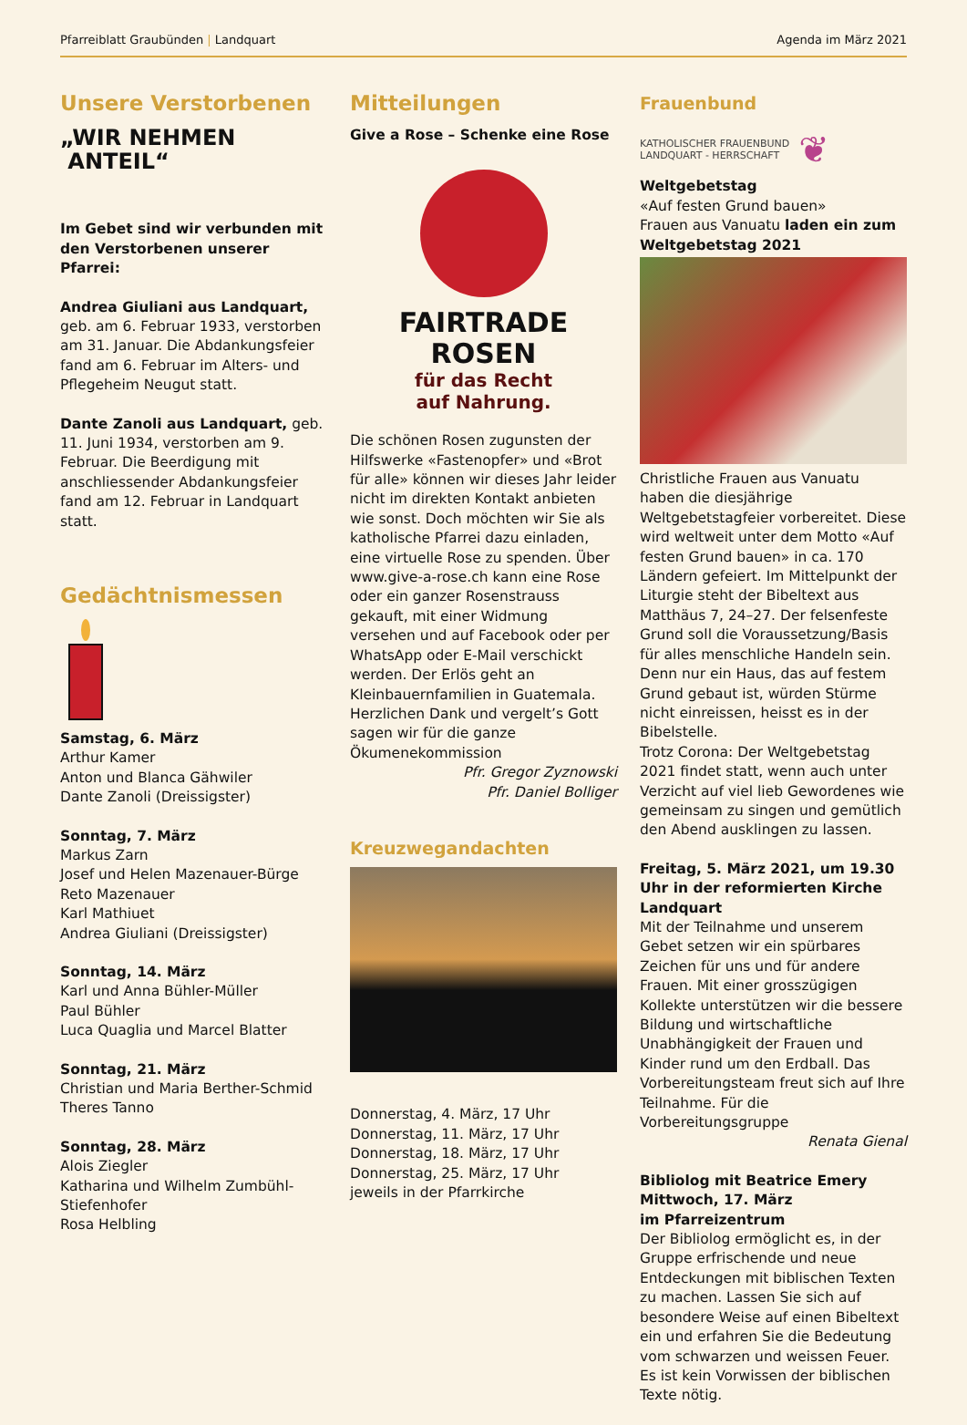Pfarreiblatt Graubünden | Landquart Agenda im März 2021
Unsere Verstorbenen
„WIR NEHMEN
ANTEIL“
Im Gebet sind wir verbunden mit den Verstorbenen unserer Pfarrei:
Andrea Giuliani aus Landquart, geb. am 6. Februar 1933, verstorben am 31. Januar. Die Abdankungsfeier fand am 6. Februar im Alters- und Pflegeheim Neugut statt.
Dante Zanoli aus Landquart, geb. 11. Juni 1934, verstorben am 9. Februar. Die Beerdigung mit anschliessender Abdankungsfeier fand am 12. Februar in Landquart statt.
Gedächtnismessen
Samstag, 6. März
Arthur Kamer
Anton und Blanca Gähwiler
Dante Zanoli (Dreissigster)
Sonntag, 7. März
Markus Zarn
Josef und Helen Mazenauer-Bürge
Reto Mazenauer
Karl Mathiuet
Andrea Giuliani (Dreissigster)
Sonntag, 14. März
Karl und Anna Bühler-Müller
Paul Bühler
Luca Quaglia und Marcel Blatter
Sonntag, 21. März
Christian und Maria Berther-Schmid
Theres Tanno
Sonntag, 28. März
Alois Ziegler
Katharina und Wilhelm Zumbühl-Stiefenhofer
Rosa Helbling
Mitteilungen
Give a Rose – Schenke eine Rose
FAIRTRADE
ROSEN
für das Recht
auf Nahrung.
Die schönen Rosen zugunsten der Hilfswerke «Fastenopfer» und «Brot für alle» können wir dieses Jahr leider nicht im direkten Kontakt anbieten wie sonst. Doch möchten wir Sie als katholische Pfarrei dazu einladen, eine virtuelle Rose zu spenden. Über www.give-a-rose.ch kann eine Rose oder ein ganzer Rosenstrauss gekauft, mit einer Widmung versehen und auf Facebook oder per WhatsApp oder E-Mail verschickt werden. Der Erlös geht an Kleinbauernfamilien in Guatemala. Herzlichen Dank und vergelt’s Gott sagen wir für die ganze Ökumenekommission
Pfr. Gregor Zyznowski
Pfr. Daniel Bolliger
Kreuzwegandachten
Donnerstag, 4. März, 17 Uhr
Donnerstag, 11. März, 17 Uhr
Donnerstag, 18. März, 17 Uhr
Donnerstag, 25. März, 17 Uhr
jeweils in der Pfarrkirche
Frauenbund
KATHOLISCHER FRAUENBUND
LANDQUART - HERRSCHAFT ❦
Weltgebetstag
«Auf festen Grund bauen»
Frauen aus Vanuatu laden ein zum Weltgebetstag 2021
Christliche Frauen aus Vanuatu haben die diesjährige Weltgebetstagfeier vorbereitet. Diese wird weltweit unter dem Motto «Auf festen Grund bauen» in ca. 170 Ländern gefeiert. Im Mittelpunkt der Liturgie steht der Bibeltext aus Matthäus 7, 24–27. Der felsenfeste Grund soll die Voraussetzung/Basis für alles menschliche Handeln sein. Denn nur ein Haus, das auf festem Grund gebaut ist, würden Stürme nicht einreissen, heisst es in der Bibelstelle.
Trotz Corona: Der Weltgebetstag 2021 findet statt, wenn auch unter Verzicht auf viel lieb Gewordenes wie gemeinsam zu singen und gemütlich den Abend ausklingen zu lassen.
Freitag, 5. März 2021, um 19.30 Uhr in der reformierten Kirche Landquart
Mit der Teilnahme und unserem Gebet setzen wir ein spürbares Zeichen für uns und für andere Frauen. Mit einer grosszügigen Kollekte unterstützen wir die bessere Bildung und wirtschaftliche Unabhängigkeit der Frauen und Kinder rund um den Erdball. Das Vorbereitungsteam freut sich auf Ihre Teilnahme. Für die Vorbereitungsgruppe
Renata Gienal
Bibliolog mit Beatrice Emery
Mittwoch, 17. März
im Pfarreizentrum
Der Bibliolog ermöglicht es, in der Gruppe erfrischende und neue Entdeckungen mit biblischen Texten zu machen. Lassen Sie sich auf besondere Weise auf einen Bibeltext ein und erfahren Sie die Bedeutung vom schwarzen und weissen Feuer. Es ist kein Vorwissen der biblischen Texte nötig.